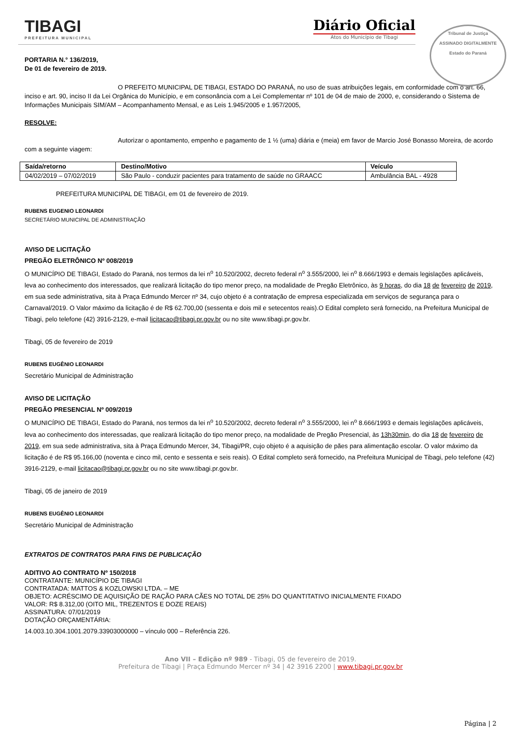TIBAGI
PREFEITURA MUNICIPAL
Diário Oficial
Atos do Município de Tibagi
Tribunal de Justiça
ASSINADO DIGITALMENTE
Estado do Paraná
PORTARIA N.° 136/2019,
De 01 de fevereiro de 2019.
O PREFEITO MUNICIPAL DE TIBAGI, ESTADO DO PARANÁ, no uso de suas atribuições legais, em conformidade com o art. 66, inciso e art. 90, inciso II da Lei Orgânica do Município, e em consonância com a Lei Complementar nº 101 de 04 de maio de 2000, e, considerando o Sistema de Informações Municipais SIM/AM – Acompanhamento Mensal, e as Leis 1.945/2005 e 1.957/2005,
RESOLVE:
Autorizar o apontamento, empenho e pagamento de 1 ½ (uma) diária e (meia) em favor de Marcio José Bonasso Moreira, de acordo com a seguinte viagem:
| Saída/retorno | Destino/Motivo | Veículo |
| --- | --- | --- |
| 04/02/2019 – 07/02/2019 | São Paulo - conduzir pacientes para tratamento de saúde no GRAACC | Ambulância BAL - 4928 |
PREFEITURA MUNICIPAL DE TIBAGI, em 01 de fevereiro de 2019.
RUBENS EUGENIO LEONARDI
SECRETÁRIO MUNICIPAL DE ADMINISTRAÇÃO
AVISO DE LICITAÇÃO
PREGÃO ELETRÔNICO Nº 008/2019
O MUNICÍPIO DE TIBAGI, Estado do Paraná, nos termos da lei n<sup>o</sup> 10.520/2002, decreto federal n<sup>o</sup> 3.555/2000, lei n<sup>o</sup> 8.666/1993 e demais legislações aplicáveis, leva ao conhecimento dos interessados, que realizará licitação do tipo menor preço, na modalidade de Pregão Eletrônico, às 9 horas, do dia 18 de fevereiro de 2019, em sua sede administrativa, sita à Praça Edmundo Mercer nº 34, cujo objeto é a contratação de empresa especializada em serviços de segurança para o Carnaval/2019. O Valor máximo da licitação é de R$ 62.700,00 (sessenta e dois mil e setecentos reais).O Edital completo será fornecido, na Prefeitura Municipal de Tibagi, pelo telefone (42) 3916-2129, e-mail licitacao@tibagi.pr.gov.br ou no site www.tibagi.pr.gov.br.
Tibagi, 05 de fevereiro de 2019
RUBENS EUGÊNIO LEONARDI
Secretário Municipal de Administração
AVISO DE LICITAÇÃO
PREGÃO PRESENCIAL Nº 009/2019
O MUNICÍPIO DE TIBAGI, Estado do Paraná, nos termos da lei n<sup>o</sup> 10.520/2002, decreto federal n<sup>o</sup> 3.555/2000, lei n<sup>o</sup> 8.666/1993 e demais legislações aplicáveis, leva ao conhecimento dos interessadas, que realizará licitação do tipo menor preço, na modalidade de Pregão Presencial, às 13h30min, do dia 18 de fevereiro de 2019, em sua sede administrativa, sita à Praça Edmundo Mercer, 34, Tibagi/PR, cujo objeto é a aquisição de pães para alimentação escolar. O valor máximo da licitação é de R$ 95.166,00 (noventa e cinco mil, cento e sessenta e seis reais). O Edital completo será fornecido, na Prefeitura Municipal de Tibagi, pelo telefone (42) 3916-2129, e-mail licitacao@tibagi.pr.gov.br ou no site www.tibagi.pr.gov.br.
Tibagi, 05 de janeiro de 2019
RUBENS EUGÊNIO LEONARDI
Secretário Municipal de Administração
EXTRATOS DE CONTRATOS PARA FINS DE PUBLICAÇÃO
ADITIVO AO CONTRATO Nº 150/2018
CONTRATANTE: MUNICÍPIO DE TIBAGI
CONTRATADA: MATTOS & KOZLOWSKI LTDA. – ME
OBJETO: ACRÉSCIMO DE AQUISIÇÃO DE RAÇÃO PARA CÃES NO TOTAL DE 25% DO QUANTITATIVO INICIALMENTE FIXADO
VALOR: R$ 8.312,00 (OITO MIL, TREZENTOS E DOZE REAIS)
ASSINATURA: 07/01/2019
DOTAÇÃO ORÇAMENTÁRIA:
14.003.10.304.1001.2079.33903000000 – vínculo 000 – Referência 226.
Ano VII – Edição nº 989 - Tibagi, 05 de fevereiro de 2019.
Prefeitura de Tibagi | Praça Edmundo Mercer nº 34 | 42 3916 2200 | www.tibagi.pr.gov.br
Página | 2